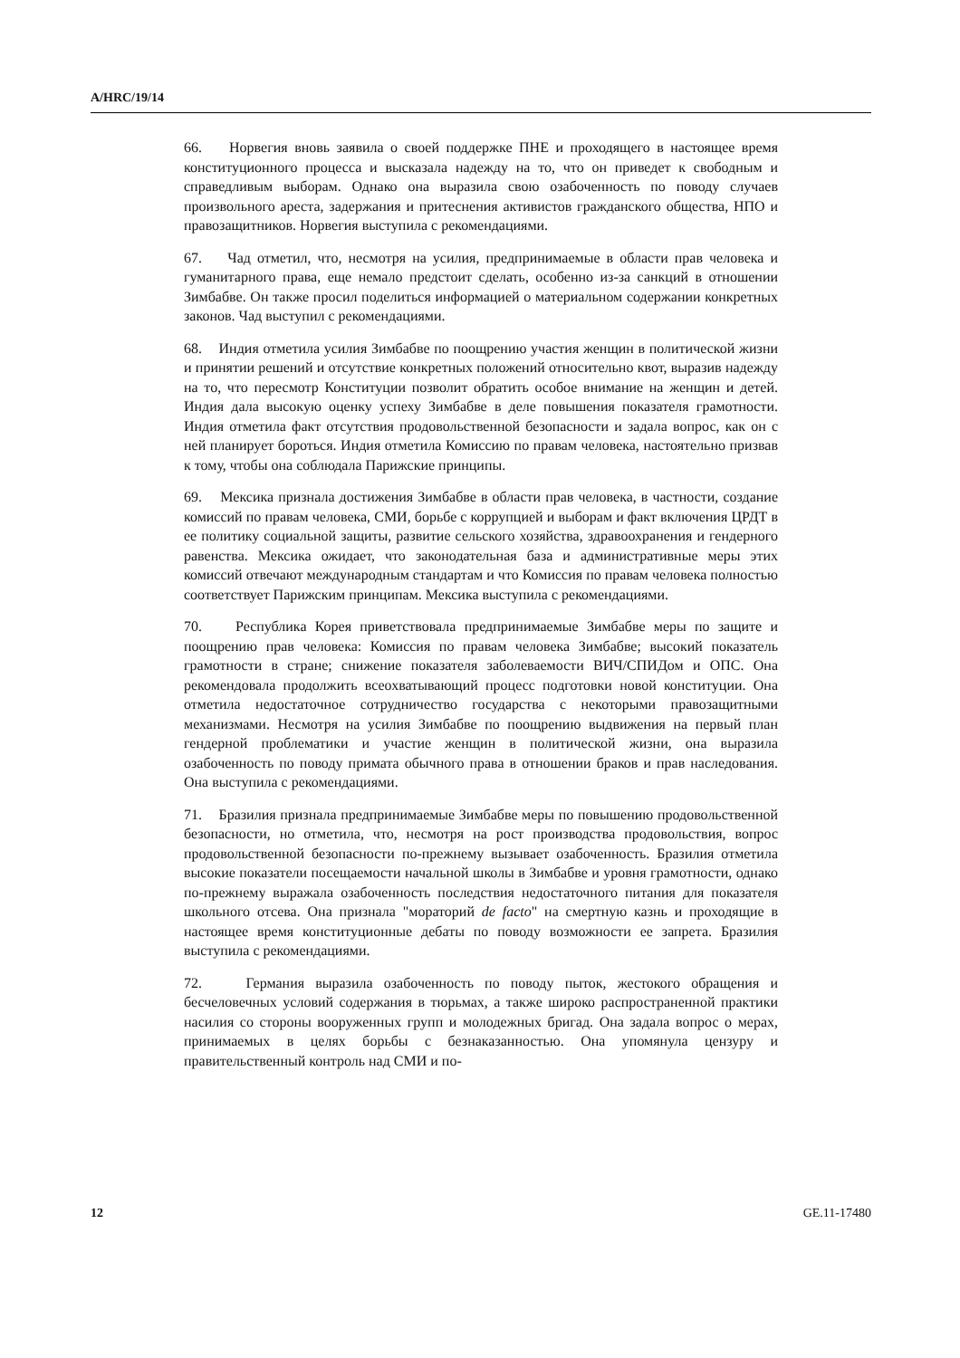A/HRC/19/14
66. Норвегия вновь заявила о своей поддержке ПНЕ и проходящего в настоящее время конституционного процесса и высказала надежду на то, что он приведет к свободным и справедливым выборам. Однако она выразила свою озабоченность по поводу случаев произвольного ареста, задержания и притеснения активистов гражданского общества, НПО и правозащитников. Норвегия выступила с рекомендациями.
67. Чад отметил, что, несмотря на усилия, предпринимаемые в области прав человека и гуманитарного права, еще немало предстоит сделать, особенно из-за санкций в отношении Зимбабве. Он также просил поделиться информацией о материальном содержании конкретных законов. Чад выступил с рекомендациями.
68. Индия отметила усилия Зимбабве по поощрению участия женщин в политической жизни и принятии решений и отсутствие конкретных положений относительно квот, выразив надежду на то, что пересмотр Конституции позволит обратить особое внимание на женщин и детей. Индия дала высокую оценку успеху Зимбабве в деле повышения показателя грамотности. Индия отметила факт отсутствия продовольственной безопасности и задала вопрос, как он с ней планирует бороться. Индия отметила Комиссию по правам человека, настоятельно призвав к тому, чтобы она соблюдала Парижские принципы.
69. Мексика признала достижения Зимбабве в области прав человека, в частности, создание комиссий по правам человека, СМИ, борьбе с коррупцией и выборам и факт включения ЦРДТ в ее политику социальной защиты, развитие сельского хозяйства, здравоохранения и гендерного равенства. Мексика ожидает, что законодательная база и административные меры этих комиссий отвечают международным стандартам и что Комиссия по правам человека полностью соответствует Парижским принципам. Мексика выступила с рекомендациями.
70. Республика Корея приветствовала предпринимаемые Зимбабве меры по защите и поощрению прав человека: Комиссия по правам человека Зимбабве; высокий показатель грамотности в стране; снижение показателя заболеваемости ВИЧ/СПИДом и ОПС. Она рекомендовала продолжить всеохватывающий процесс подготовки новой конституции. Она отметила недостаточное сотрудничество государства с некоторыми правозащитными механизмами. Несмотря на усилия Зимбабве по поощрению выдвижения на первый план гендерной проблематики и участие женщин в политической жизни, она выразила озабоченность по поводу примата обычного права в отношении браков и прав наследования. Она выступила с рекомендациями.
71. Бразилия признала предпринимаемые Зимбабве меры по повышению продовольственной безопасности, но отметила, что, несмотря на рост производства продовольствия, вопрос продовольственной безопасности по-прежнему вызывает озабоченность. Бразилия отметила высокие показатели посещаемости начальной школы в Зимбабве и уровня грамотности, однако по-прежнему выражала озабоченность последствия недостаточного питания для показателя школьного отсева. Она признала "мораторий de facto" на смертную казнь и проходящие в настоящее время конституционные дебаты по поводу возможности ее запрета. Бразилия выступила с рекомендациями.
72. Германия выразила озабоченность по поводу пыток, жестокого обращения и бесчеловечных условий содержания в тюрьмах, а также широко распространенной практики насилия со стороны вооруженных групп и молодежных бригад. Она задала вопрос о мерах, принимаемых в целях борьбы с безнаказанностью. Она упомянула цензуру и правительственный контроль над СМИ и по-
12 GE.11-17480